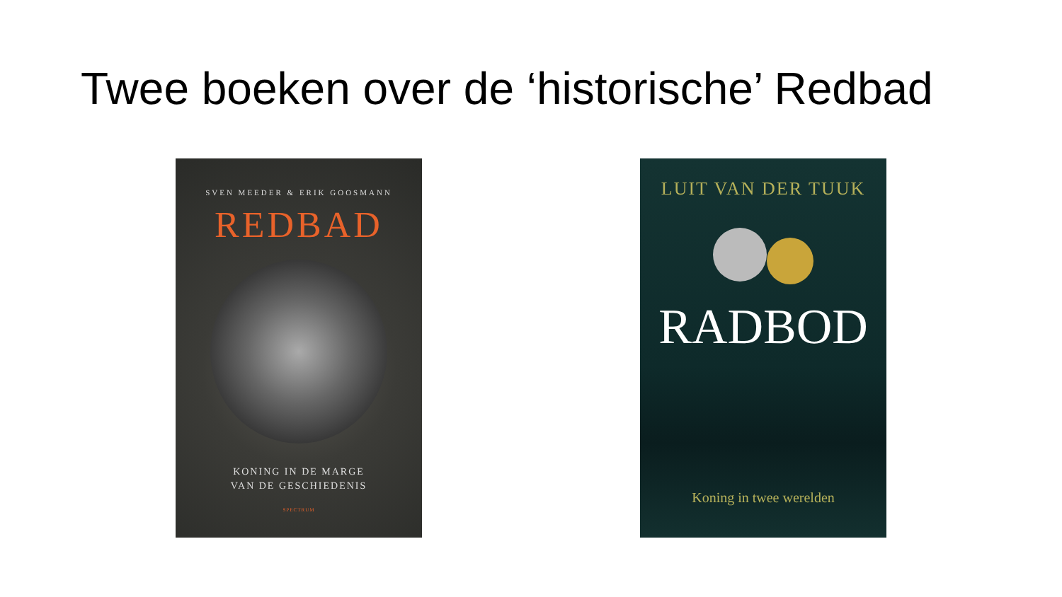Twee boeken over de ‘historische’ Redbad
SVEN MEEDER & ERIK GOOSMANN
REDBAD
KONING IN DE MARGE
VAN DE GESCHIEDENIS
SPECTRUM
LUIT VAN DER TUUK
RADBOD
Koning in twee werelden